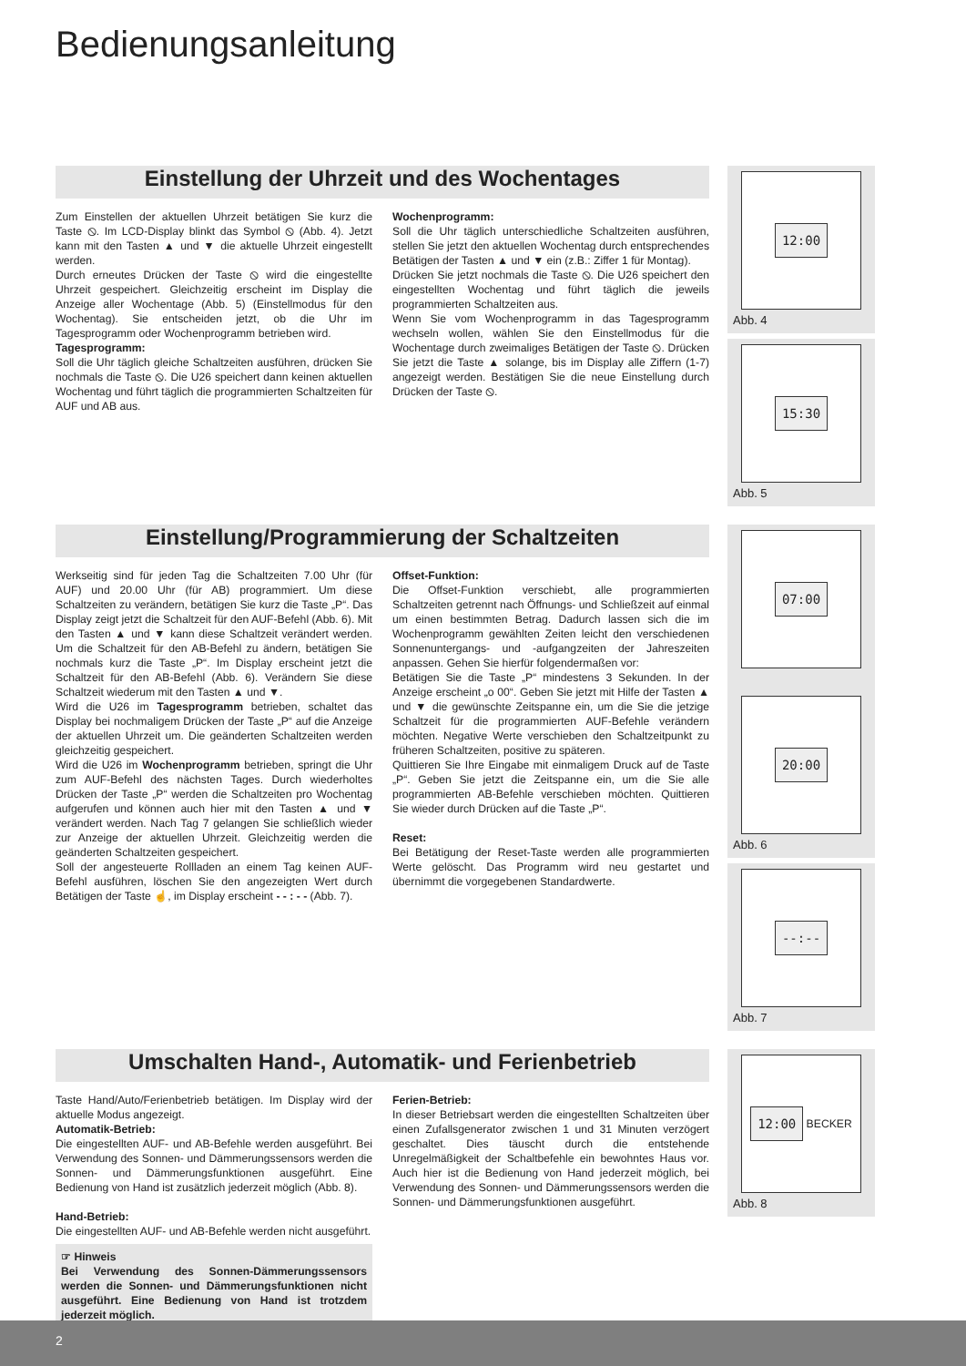Bedienungsanleitung
Einstellung der Uhrzeit und des Wochentages
Zum Einstellen der aktuellen Uhrzeit betätigen Sie kurz die Taste ⦸. Im LCD-Display blinkt das Symbol ⦸ (Abb. 4). Jetzt kann mit den Tasten ▲ und ▼ die aktuelle Uhrzeit eingestellt werden.
Durch erneutes Drücken der Taste ⦸ wird die eingestellte Uhrzeit gespeichert. Gleichzeitig erscheint im Display die Anzeige aller Wochentage (Abb. 5) (Einstellmodus für den Wochentag). Sie entscheiden jetzt, ob die Uhr im Tagesprogramm oder Wochenprogramm betrieben wird.
Tagesprogramm:
Soll die Uhr täglich gleiche Schaltzeiten ausführen, drücken Sie nochmals die Taste ⦸. Die U26 speichert dann keinen aktuellen Wochentag und führt täglich die programmierten Schaltzeiten für AUF und AB aus.
Wochenprogramm:
Soll die Uhr täglich unterschiedliche Schaltzeiten ausführen, stellen Sie jetzt den aktuellen Wochentag durch entsprechendes Betätigen der Tasten ▲ und ▼ ein (z.B.: Ziffer 1 für Montag).
Drücken Sie jetzt nochmals die Taste ⦸. Die U26 speichert den eingestellten Wochentag und führt täglich die jeweils programmierten Schaltzeiten aus.
Wenn Sie vom Wochenprogramm in das Tagesprogramm wechseln wollen, wählen Sie den Einstellmodus für die Wochentage durch zweimaliges Betätigen der Taste ⦸. Drücken Sie jetzt die Taste ▲ solange, bis im Display alle Ziffern (1-7) angezeigt werden. Bestätigen Sie die neue Einstellung durch Drücken der Taste ⦸.
12:00
Abb. 4
15:30
Abb. 5
Einstellung/Programmierung der Schaltzeiten
Werkseitig sind für jeden Tag die Schaltzeiten 7.00 Uhr (für AUF) und 20.00 Uhr (für AB) programmiert. Um diese Schaltzeiten zu verändern, betätigen Sie kurz die Taste „P“. Das Display zeigt jetzt die Schaltzeit für den AUF-Befehl (Abb. 6). Mit den Tasten ▲ und ▼ kann diese Schaltzeit verändert werden. Um die Schaltzeit für den AB-Befehl zu ändern, betätigen Sie nochmals kurz die Taste „P“. Im Display erscheint jetzt die Schaltzeit für den AB-Befehl (Abb. 6). Verändern Sie diese Schaltzeit wiederum mit den Tasten ▲ und ▼.
Wird die U26 im Tagesprogramm betrieben, schaltet das Display bei nochmaligem Drücken der Taste „P“ auf die Anzeige der aktuellen Uhrzeit um. Die geänderten Schaltzeiten werden gleichzeitig gespeichert.
Wird die U26 im Wochenprogramm betrieben, springt die Uhr zum AUF-Befehl des nächsten Tages. Durch wiederholtes Drücken der Taste „P“ werden die Schaltzeiten pro Wochentag aufgerufen und können auch hier mit den Tasten ▲ und ▼ verändert werden. Nach Tag 7 gelangen Sie schließlich wieder zur Anzeige der aktuellen Uhrzeit. Gleichzeitig werden die geänderten Schaltzeiten gespeichert.
Soll der angesteuerte Rollladen an einem Tag keinen AUF-Befehl ausführen, löschen Sie den angezeigten Wert durch Betätigen der Taste ☝, im Display erscheint - - : - - (Abb. 7).
Offset-Funktion:
Die Offset-Funktion verschiebt, alle programmierten Schaltzeiten getrennt nach Öffnungs- und Schließzeit auf einmal um einen bestimmten Betrag. Dadurch lassen sich die im Wochenprogramm gewählten Zeiten leicht den verschiedenen Sonnenuntergangs- und -aufgangzeiten der Jahreszeiten anpassen. Gehen Sie hierfür folgendermaßen vor:
Betätigen Sie die Taste „P“ mindestens 3 Sekunden. In der Anzeige erscheint „o 00“. Geben Sie jetzt mit Hilfe der Tasten ▲ und ▼ die gewünschte Zeitspanne ein, um die Sie die jetzige Schaltzeit für die programmierten AUF-Befehle verändern möchten. Negative Werte verschieben den Schaltzeitpunkt zu früheren Schaltzeiten, positive zu späteren.
Quittieren Sie Ihre Eingabe mit einmaligem Druck auf de Taste „P“. Geben Sie jetzt die Zeitspanne ein, um die Sie alle programmierten AB-Befehle verschieben möchten. Quittieren Sie wieder durch Drücken auf die Taste „P“.
Reset:
Bei Betätigung der Reset-Taste werden alle programmierten Werte gelöscht. Das Programm wird neu gestartet und übernimmt die vorgegebenen Standardwerte.
07:00
20:00
Abb. 6
--:--
Abb. 7
Umschalten Hand-, Automatik- und Ferienbetrieb
Taste Hand/Auto/Ferienbetrieb betätigen. Im Display wird der aktuelle Modus angezeigt.
Automatik-Betrieb:
Die eingestellten AUF- und AB-Befehle werden ausgeführt. Bei Verwendung des Sonnen- und Dämmerungssensors werden die Sonnen- und Dämmerungsfunktionen ausgeführt. Eine Bedienung von Hand ist zusätzlich jederzeit möglich (Abb. 8).
Hand-Betrieb:
Die eingestellten AUF- und AB-Befehle werden nicht ausgeführt.
☞ Hinweis
Bei Verwendung des Sonnen-Dämmerungssensors werden die Sonnen- und Dämmerungsfunktionen nicht ausgeführt. Eine Bedienung von Hand ist trotzdem jederzeit möglich.
Ferien-Betrieb:
In dieser Betriebsart werden die eingestellten Schaltzeiten über einen Zufallsgenerator zwischen 1 und 31 Minuten verzögert geschaltet. Dies täuscht durch die entstehende Unregelmäßigkeit der Schaltbefehle ein bewohntes Haus vor. Auch hier ist die Bedienung von Hand jederzeit möglich, bei Verwendung des Sonnen- und Dämmerungssensors werden die Sonnen- und Dämmerungsfunktionen ausgeführt.
12:00
BECKER
Abb. 8
2